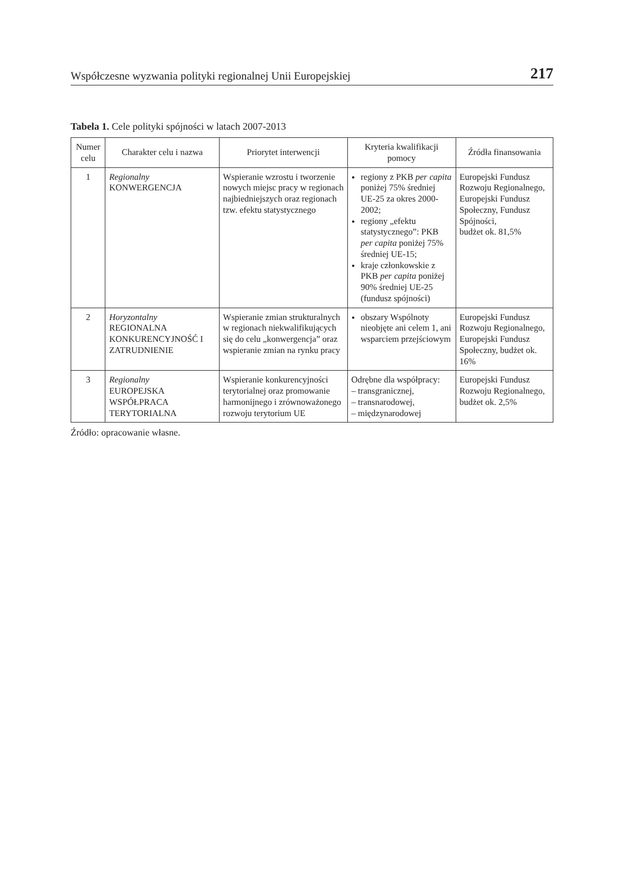Współczesne wyzwania polityki regionalnej Unii Europejskiej 217
Tabela 1. Cele polityki spójności w latach 2007-2013
| Numer celu | Charakter celu i nazwa | Priorytet interwencji | Kryteria kwalifikacji pomocy | Źródła finansowania |
| --- | --- | --- | --- | --- |
| 1 | Regionalny KONWERGENCJA | Wspieranie wzrostu i tworzenie nowych miejsc pracy w regionach najbiedniejszych oraz regionach tzw. efektu statystycznego | regiony z PKB per capita poniżej 75% średniej UE-25 za okres 2000-2002; regiony „efektu statystycznego”: PKB per capita poniżej 75% średniej UE-15; kraje członkowskie z PKB per capita poniżej 90% średniej UE-25 (fundusz spójności) | Europejski Fundusz Rozwoju Regionalnego, Europejski Fundusz Społeczny, Fundusz Spójności, budżet ok. 81,5% |
| 2 | Horyzontalny REGIONALNA KONKURENCYJNOŚĆ I ZATRUDNIENIE | Wspieranie zmian strukturalnych w regionach niekwalifikujących się do celu „konwergencja” oraz wspieranie zmian na rynku pracy | obszary Wspólnoty nieobjęte ani celem 1, ani wsparciem przejściowym | Europejski Fundusz Rozwoju Regionalnego, Europejski Fundusz Społeczny, budżet ok. 16% |
| 3 | Regionalny EUROPEJSKA WSPÓŁPRACA TERYTORIALNA | Wspieranie konkurencyjności terytorialnej oraz promowanie harmonijnego i zrównoważonego rozwoju terytorium UE | Odrębne dla współpracy: – transgranicznej, – transnarodowej, – międzynarodowej | Europejski Fundusz Rozwoju Regionalnego, budżet ok. 2,5% |
Źródło: opracowanie własne.